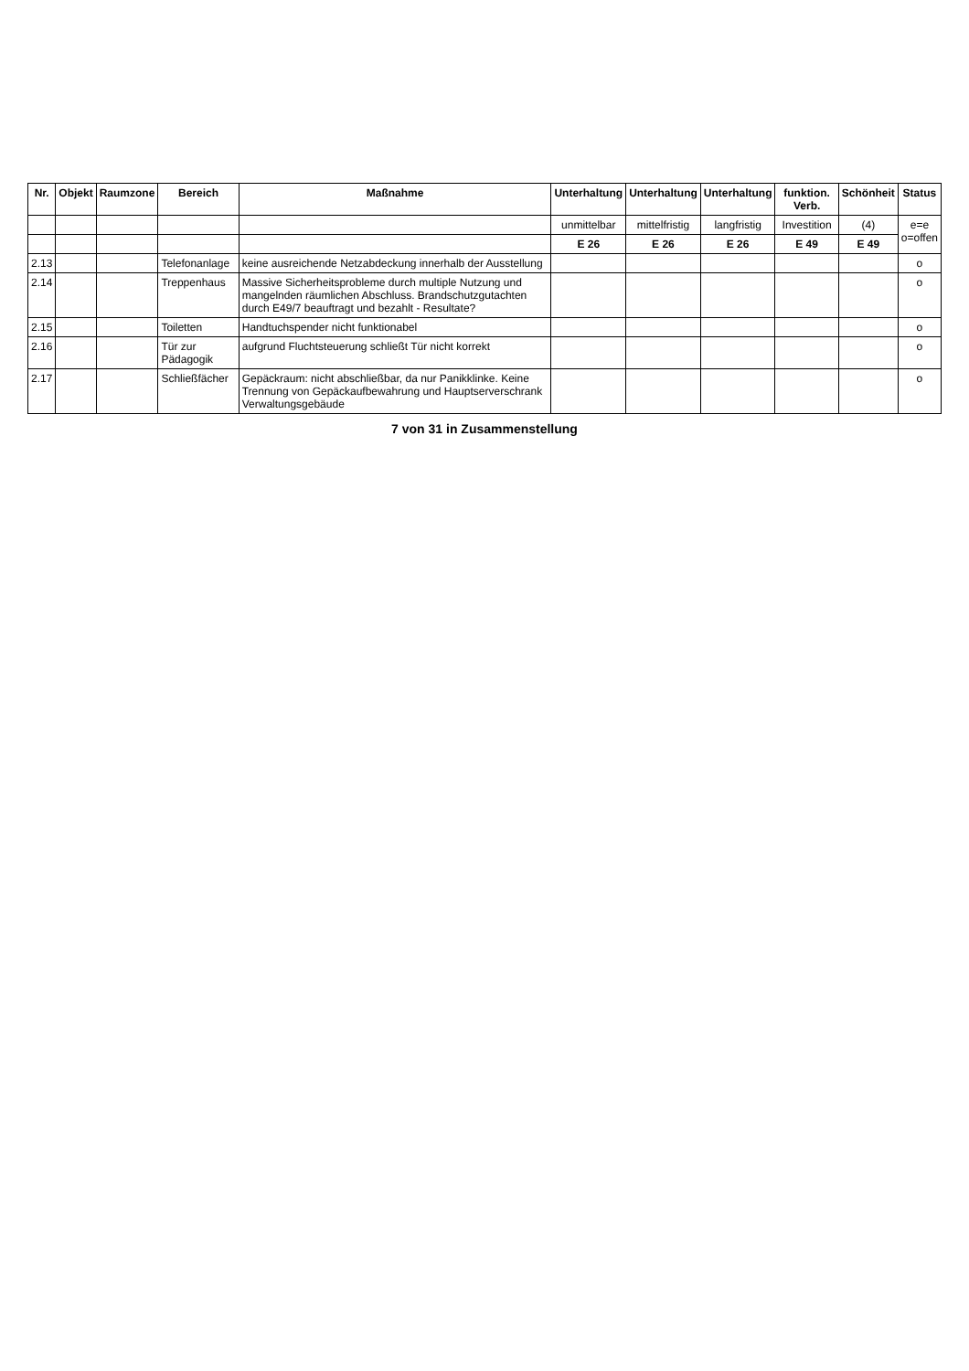| Nr. | Objekt | Raumzone | Bereich | Maßnahme | Unterhaltung | Unterhaltung | Unterhaltung | funktion. Verb. | Schönheit | Status |
| --- | --- | --- | --- | --- | --- | --- | --- | --- | --- | --- |
| | | | | | unmittelbar | mittelfristig | langfristig | Investition | (4) | e=e o=offen |
| | | | | | E 26 | E 26 | E 26 | E 49 | E 49 | |
| 2.13 | | | Telefonanlage | keine ausreichende Netzabdeckung innerhalb der Ausstellung | | | | | | o |
| 2.14 | | | Treppenhaus | Massive Sicherheitsprobleme durch multiple Nutzung und mangelnden räumlichen Abschluss. Brandschutzgutachten durch E49/7 beauftragt und bezahlt - Resultate? | | | | | | o |
| 2.15 | | | Toiletten | Handtuchspender nicht funktionabel | | | | | | o |
| 2.16 | | | Tür zur Pädagogik | aufgrund Fluchtsteuerung schließt Tür nicht korrekt | | | | | | o |
| 2.17 | | | Schließfächer | Gepäckraum: nicht abschließbar, da nur Panikklinke. Keine Trennung von Gepäckaufbewahrung und Hauptserverschrank Verwaltungsgebäude | | | | | | o |
7 von 31 in Zusammenstellung